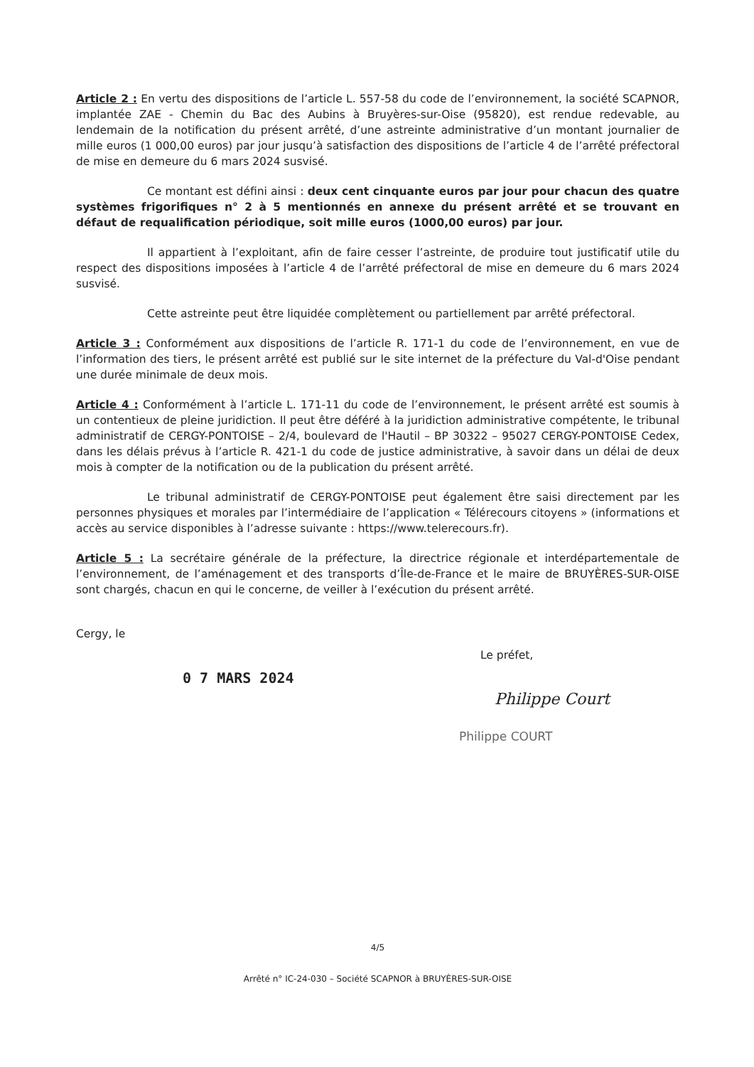Article 2 : En vertu des dispositions de l’article L. 557-58 du code de l’environnement, la société SCAPNOR, implantée ZAE - Chemin du Bac des Aubins à Bruyères-sur-Oise (95820), est rendue redevable, au lendemain de la notification du présent arrêté, d’une astreinte administrative d’un montant journalier de mille euros (1 000,00 euros) par jour jusqu’à satisfaction des dispositions de l’article 4 de l’arrêté préfectoral de mise en demeure du 6 mars 2024 susvisé.
Ce montant est défini ainsi : deux cent cinquante euros par jour pour chacun des quatre systèmes frigorifiques n° 2 à 5 mentionnés en annexe du présent arrêté et se trouvant en défaut de requalification périodique, soit mille euros (1000,00 euros) par jour.
Il appartient à l’exploitant, afin de faire cesser l’astreinte, de produire tout justificatif utile du respect des dispositions imposées à l’article 4 de l’arrêté préfectoral de mise en demeure du 6 mars 2024 susvisé.
Cette astreinte peut être liquidée complètement ou partiellement par arrêté préfectoral.
Article 3 : Conformément aux dispositions de l’article R. 171-1 du code de l’environnement, en vue de l’information des tiers, le présent arrêté est publié sur le site internet de la préfecture du Val-d'Oise pendant une durée minimale de deux mois.
Article 4 : Conformément à l’article L. 171-11 du code de l’environnement, le présent arrêté est soumis à un contentieux de pleine juridiction. Il peut être déféré à la juridiction administrative compétente, le tribunal administratif de CERGY-PONTOISE – 2/4, boulevard de l'Hautil – BP 30322 – 95027 CERGY-PONTOISE Cedex, dans les délais prévus à l’article R. 421-1 du code de justice administrative, à savoir dans un délai de deux mois à compter de la notification ou de la publication du présent arrêté.
Le tribunal administratif de CERGY-PONTOISE peut également être saisi directement par les personnes physiques et morales par l’intermédiaire de l’application « Télérecours citoyens » (informations et accès au service disponibles à l’adresse suivante : https://www.telerecours.fr).
Article 5 : La secrétaire générale de la préfecture, la directrice régionale et interdépartementale de l’environnement, de l’aménagement et des transports d’Île-de-France et le maire de BRUYÈRES-SUR-OISE sont chargés, chacun en qui le concerne, de veiller à l’exécution du présent arrêté.
Cergy, le
0 7 MARS 2024
Le préfet,
Philippe Court
Philippe COURT
4/5
Arrêté n° IC-24-030 – Société SCAPNOR à BRUYÈRES-SUR-OISE